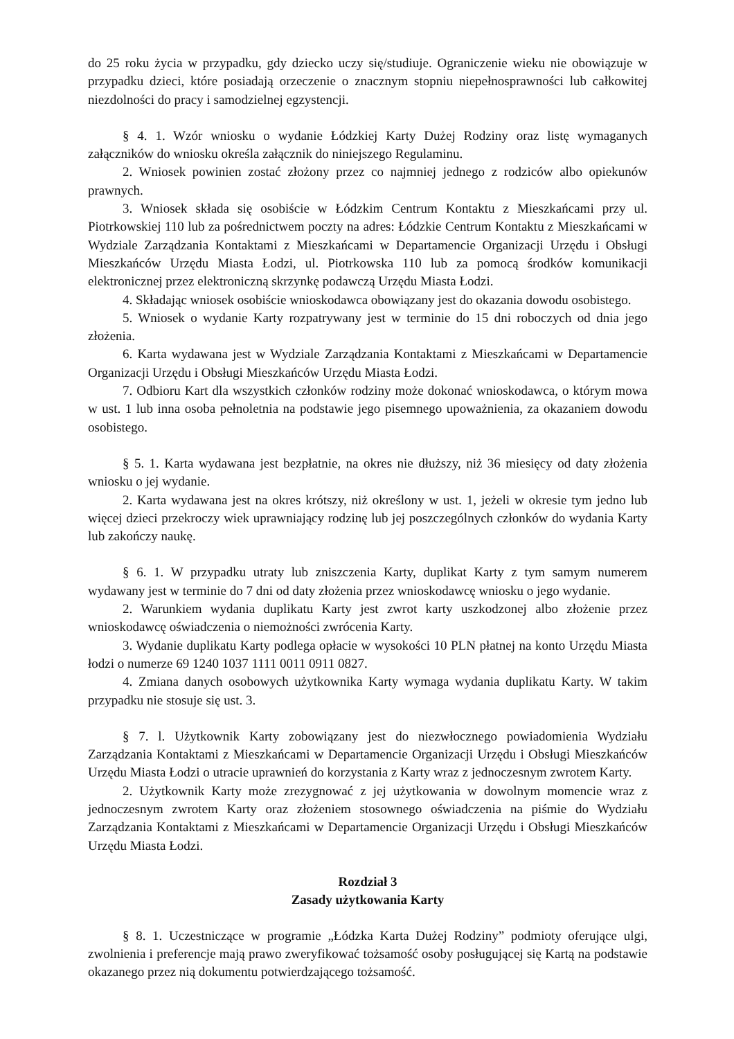do 25 roku życia w przypadku, gdy dziecko uczy się/studiuje. Ograniczenie wieku nie obowiązuje w przypadku dzieci, które posiadają orzeczenie o znacznym stopniu niepełnosprawności lub całkowitej niezdolności do pracy i samodzielnej egzystencji.
§ 4. 1. Wzór wniosku o wydanie Łódzkiej Karty Dużej Rodziny oraz listę wymaganych załączników do wniosku określa załącznik do niniejszego Regulaminu.
2. Wniosek powinien zostać złożony przez co najmniej jednego z rodziców albo opiekunów prawnych.
3. Wniosek składa się osobiście w Łódzkim Centrum Kontaktu z Mieszkańcami przy ul. Piotrkowskiej 110 lub za pośrednictwem poczty na adres: Łódzkie Centrum Kontaktu z Mieszkańcami w Wydziale Zarządzania Kontaktami z Mieszkańcami w Departamencie Organizacji Urzędu i Obsługi Mieszkańców Urzędu Miasta Łodzi, ul. Piotrkowska 110 lub za pomocą środków komunikacji elektronicznej przez elektroniczną skrzynkę podawczą Urzędu Miasta Łodzi.
4. Składając wniosek osobiście wnioskodawca obowiązany jest do okazania dowodu osobistego.
5. Wniosek o wydanie Karty rozpatrywany jest w terminie do 15 dni roboczych od dnia jego złożenia.
6. Karta wydawana jest w Wydziale Zarządzania Kontaktami z Mieszkańcami w Departamencie Organizacji Urzędu i Obsługi Mieszkańców Urzędu Miasta Łodzi.
7. Odbioru Kart dla wszystkich członków rodziny może dokonać wnioskodawca, o którym mowa w ust. 1 lub inna osoba pełnoletnia na podstawie jego pisemnego upoważnienia, za okazaniem dowodu osobistego.
§ 5. 1. Karta wydawana jest bezpłatnie, na okres nie dłuższy, niż 36 miesięcy od daty złożenia wniosku o jej wydanie.
2. Karta wydawana jest na okres krótszy, niż określony w ust. 1, jeżeli w okresie tym jedno lub więcej dzieci przekroczy wiek uprawniający rodzinę lub jej poszczególnych członków do wydania Karty lub zakończy naukę.
§ 6. 1. W przypadku utraty lub zniszczenia Karty, duplikat Karty z tym samym numerem wydawany jest w terminie do 7 dni od daty złożenia przez wnioskodawcę wniosku o jego wydanie.
2. Warunkiem wydania duplikatu Karty jest zwrot karty uszkodzonej albo złożenie przez wnioskodawcę oświadczenia o niemożności zwrócenia Karty.
3. Wydanie duplikatu Karty podlega opłacie w wysokości 10 PLN płatnej na konto Urzędu Miasta łodzi o numerze 69 1240 1037 1111 0011 0911 0827.
4. Zmiana danych osobowych użytkownika Karty wymaga wydania duplikatu Karty. W takim przypadku nie stosuje się ust. 3.
§ 7. l. Użytkownik Karty zobowiązany jest do niezwłocznego powiadomienia Wydziału Zarządzania Kontaktami z Mieszkańcami w Departamencie Organizacji Urzędu i Obsługi Mieszkańców Urzędu Miasta Łodzi o utracie uprawnień do korzystania z Karty wraz z jednoczesnym zwrotem Karty.
2. Użytkownik Karty może zrezygnować z jej użytkowania w dowolnym momencie wraz z jednoczesnym zwrotem Karty oraz złożeniem stosownego oświadczenia na piśmie do Wydziału Zarządzania Kontaktami z Mieszkańcami w Departamencie Organizacji Urzędu i Obsługi Mieszkańców Urzędu Miasta Łodzi.
Rozdział 3
Zasady użytkowania Karty
§ 8. 1. Uczestniczące w programie „Łódzka Karta Dużej Rodziny” podmioty oferujące ulgi, zwolnienia i preferencje mają prawo zweryfikować tożsamość osoby posługującej się Kartą na podstawie okazanego przez nią dokumentu potwierdzającego tożsamość.